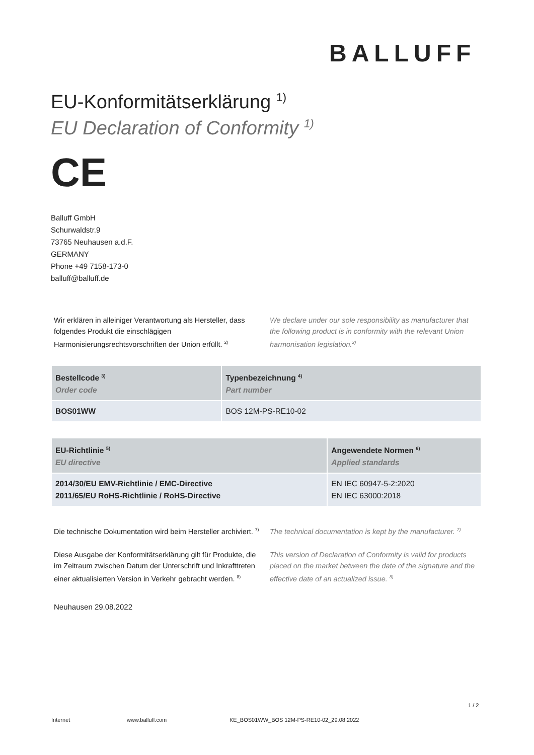BALLUFF
EU-Konformitätserklärung <sup>1)</sup>
EU Declaration of Conformity <sup>1)</sup>
CE
Balluff GmbH
Schurwaldstr.9
73765 Neuhausen a.d.F.
GERMANY
Phone +49 7158-173-0
balluff@balluff.de
Wir erklären in alleiniger Verantwortung als Hersteller, dass folgendes Produkt die einschlägigen Harmonisierungsrechtsvorschriften der Union erfüllt. <sup>2)</sup>
We declare under our sole responsibility as manufacturer that the following product is in conformity with the relevant Union harmonisation legislation.<sup>2)</sup>
| Bestellcode <sup>3)</sup> Order code | Typenbezeichnung <sup>4)</sup> Part number |
| --- | --- |
| BOS01WW | BOS 12M-PS-RE10-02 |
| EU-Richtlinie <sup>5)</sup> EU directive | Angewendete Normen <sup>6)</sup> Applied standards |
| --- | --- |
| 2014/30/EU EMV-Richtlinie / EMC-Directive 2011/65/EU RoHS-Richtlinie / RoHS-Directive | EN IEC 60947-5-2:2020 EN IEC 63000:2018 |
Die technische Dokumentation wird beim Hersteller archiviert. <sup>7)</sup>
The technical documentation is kept by the manufacturer. <sup>7)</sup>
Diese Ausgabe der Konformitätserklärung gilt für Produkte, die im Zeitraum zwischen Datum der Unterschrift und Inkrafttreten einer aktualisierten Version in Verkehr gebracht werden. <sup>8)</sup>
This version of Declaration of Conformity is valid for products placed on the market between the date of the signature and the effective date of an actualized issue. <sup>8)</sup>
Neuhausen 29.08.2022
1 / 2
Internet www.balluff.com KE_BOS01WW_BOS 12M-PS-RE10-02_29.08.2022